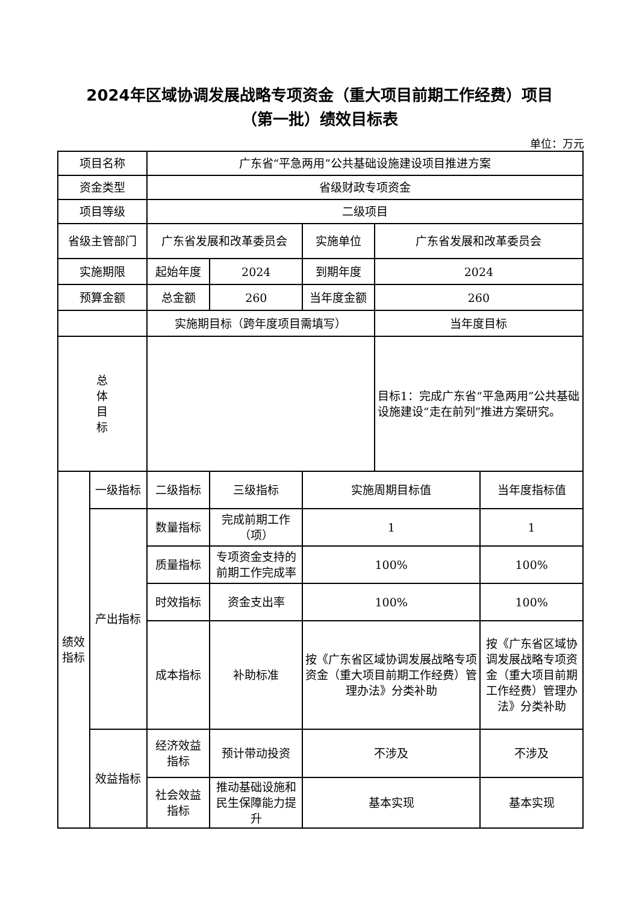2024年区域协调发展战略专项资金（重大项目前期工作经费）项目
（第一批）绩效目标表
单位：万元
| 项目名称 | | 广东省“平急两用”公共基础设施建设项目推进方案 | | | | |
| 资金类型 | | 省级财政专项资金 | | | | |
| 项目等级 | | 二级项目 | | | | |
| 省级主管部门 | | 广东省发展和改革委员会 | | 实施单位 | 广东省发展和改革委员会 | |
| 实施期限 | | 起始年度 | 2024 | 到期年度 | 2024 | |
| 预算金额 | | 总金额 | 260 | 当年度金额 | 260 | |
| | | 实施期目标（跨年度项目需填写） | | | 当年度目标 | |
| 总 体 目 标 | | | | | 目标1：完成广东省“平急两用”公共基础设施建设“走在前列”推进方案研究。 | |
| 绩效 指标 | 一级指标 | 二级指标 | 三级指标 | 实施周期目标值 | | 当年度指标值 |
| | 产出指标 | 数量指标 | 完成前期工作（项） | 1 | | 1 |
| | | 质量指标 | 专项资金支持的前期工作完成率 | 100% | | 100% |
| | | 时效指标 | 资金支出率 | 100% | | 100% |
| | | 成本指标 | 补助标准 | 按《广东省区域协调发展战略专项资金（重大项目前期工作经费）管理办法》分类补助 | | 按《广东省区域协调发展战略专项资金（重大项目前期工作经费）管理办法》分类补助 |
| | 效益指标 | 经济效益指标 | 预计带动投资 | 不涉及 | | 不涉及 |
| | | 社会效益指标 | 推动基础设施和民生保障能力提升 | 基本实现 | | 基本实现 |